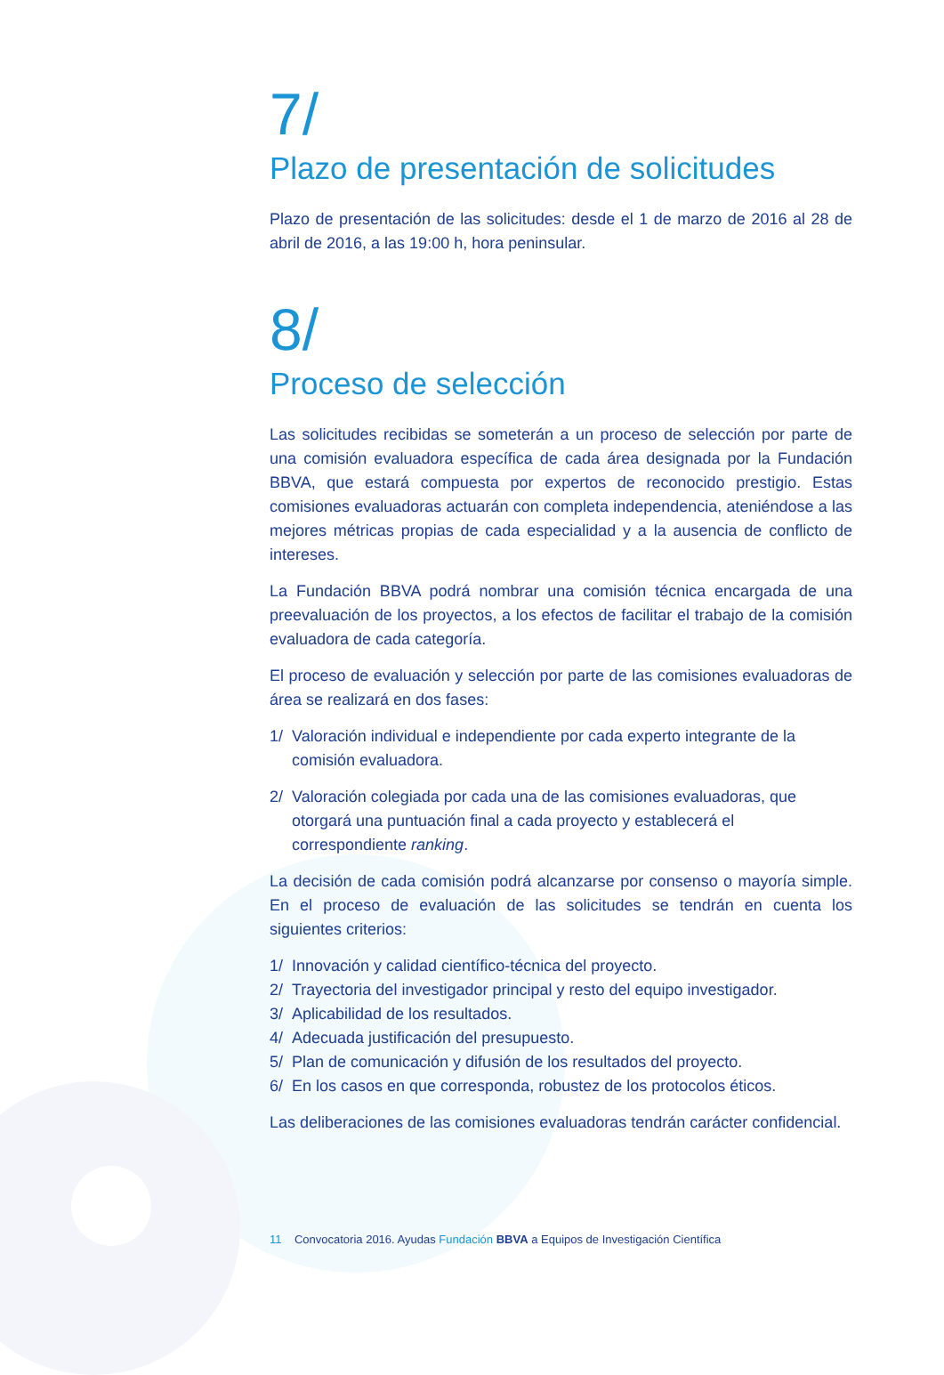7/
Plazo de presentación de solicitudes
Plazo de presentación de las solicitudes: desde el 1 de marzo de 2016 al 28 de abril de 2016, a las 19:00 h, hora peninsular.
8/
Proceso de selección
Las solicitudes recibidas se someterán a un proceso de selección por parte de una comisión evaluadora específica de cada área designada por la Fundación BBVA, que estará compuesta por expertos de reconocido prestigio. Estas comisiones evaluadoras actuarán con completa independencia, ateniéndose a las mejores métricas propias de cada especialidad y a la ausencia de conflicto de intereses.
La Fundación BBVA podrá nombrar una comisión técnica encargada de una preevaluación de los proyectos, a los efectos de facilitar el trabajo de la comisión evaluadora de cada categoría.
El proceso de evaluación y selección por parte de las comisiones evaluadoras de área se realizará en dos fases:
1/ Valoración individual e independiente por cada experto integrante de la comisión evaluadora.
2/ Valoración colegiada por cada una de las comisiones evaluadoras, que otorgará una puntuación final a cada proyecto y establecerá el correspondiente ranking.
La decisión de cada comisión podrá alcanzarse por consenso o mayoría simple. En el proceso de evaluación de las solicitudes se tendrán en cuenta los siguientes criterios:
1/ Innovación y calidad científico-técnica del proyecto.
2/ Trayectoria del investigador principal y resto del equipo investigador.
3/ Aplicabilidad de los resultados.
4/ Adecuada justificación del presupuesto.
5/ Plan de comunicación y difusión de los resultados del proyecto.
6/ En los casos en que corresponda, robustez de los protocolos éticos.
Las deliberaciones de las comisiones evaluadoras tendrán carácter confidencial.
11 Convocatoria 2016. Ayudas Fundación BBVA a Equipos de Investigación Científica